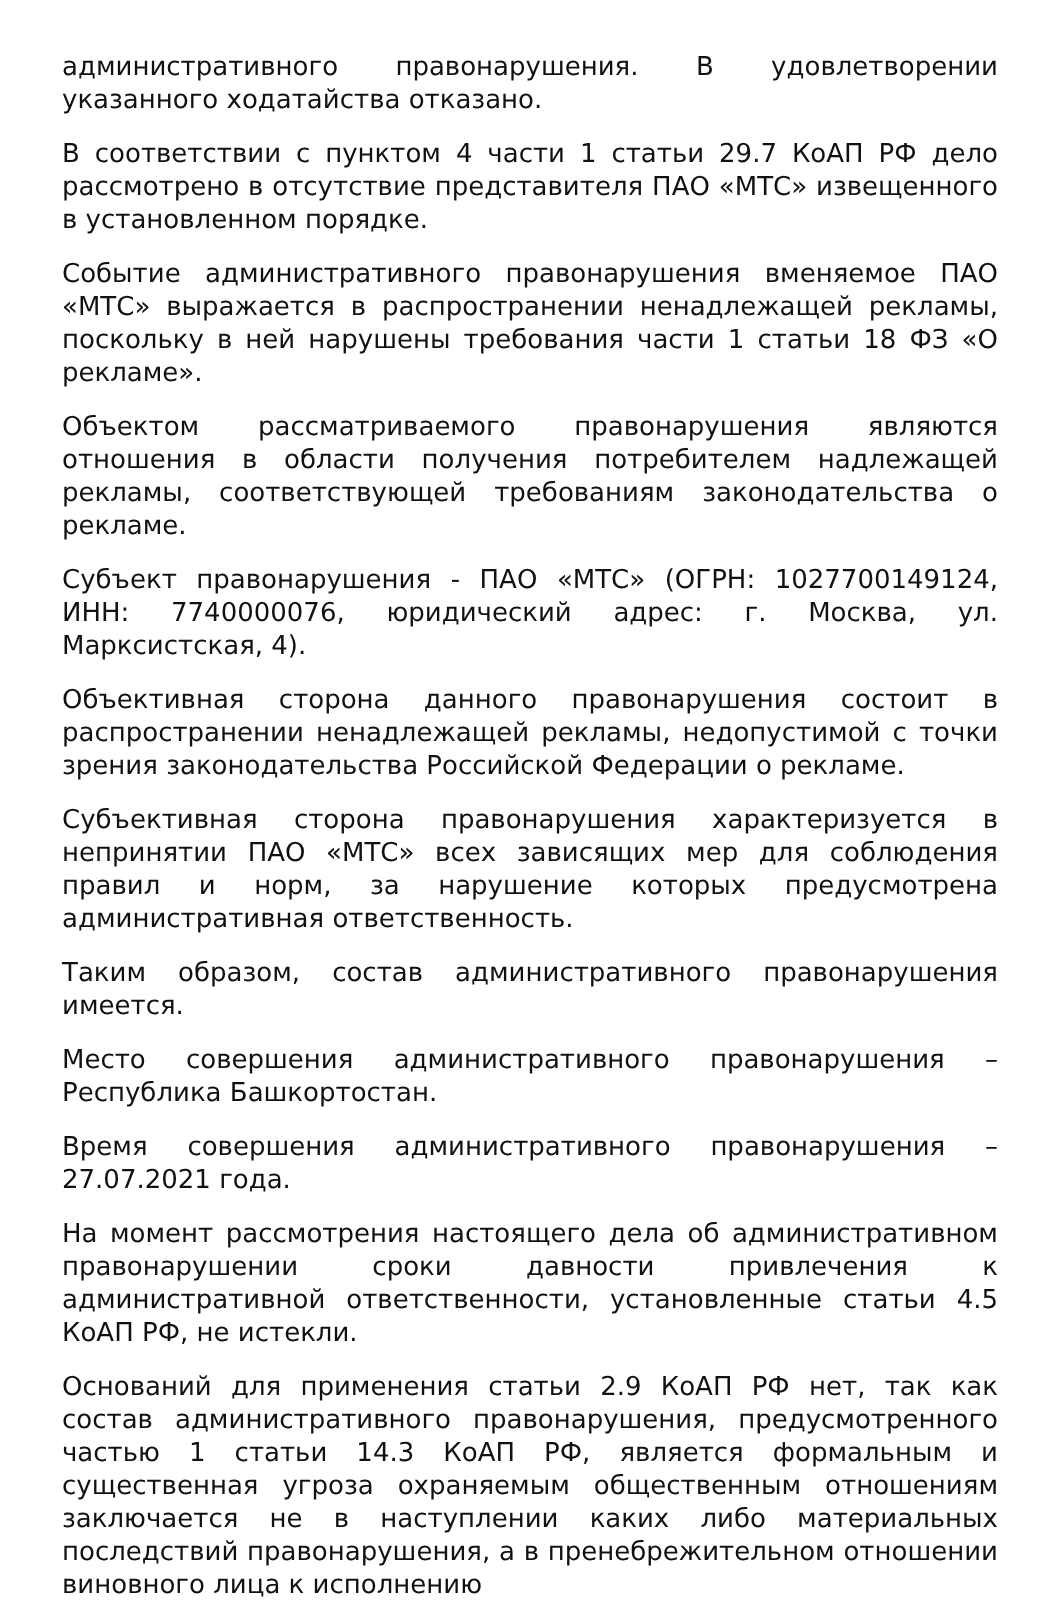административного правонарушения. В удовлетворении указанного ходатайства отказано.
В соответствии с пунктом 4 части 1 статьи 29.7 КоАП РФ дело рассмотрено в отсутствие представителя ПАО «МТС» извещенного в установленном порядке.
Событие административного правонарушения вменяемое ПАО «МТС» выражается в распространении ненадлежащей рекламы, поскольку в ней нарушены требования части 1 статьи 18 ФЗ «О рекламе».
Объектом рассматриваемого правонарушения являются отношения в области получения потребителем надлежащей рекламы, соответствующей требованиям законодательства о рекламе.
Субъект правонарушения - ПАО «МТС» (ОГРН: 1027700149124, ИНН: 7740000076, юридический адрес: г. Москва, ул. Марксистская, 4).
Объективная сторона данного правонарушения состоит в распространении ненадлежащей рекламы, недопустимой с точки зрения законодательства Российской Федерации о рекламе.
Субъективная сторона правонарушения характеризуется в непринятии ПАО «МТС» всех зависящих мер для соблюдения правил и норм, за нарушение которых предусмотрена административная ответственность.
Таким образом, состав административного правонарушения имеется.
Место совершения административного правонарушения – Республика Башкортостан.
Время совершения административного правонарушения – 27.07.2021 года.
На момент рассмотрения настоящего дела об административном правонарушении сроки давности привлечения к административной ответственности, установленные статьи 4.5 КоАП РФ, не истекли.
Оснований для применения статьи 2.9 КоАП РФ нет, так как состав административного правонарушения, предусмотренного частью 1 статьи 14.3 КоАП РФ, является формальным и существенная угроза охраняемым общественным отношениям заключается не в наступлении каких либо материальных последствий правонарушения, а в пренебрежительном отношении виновного лица к исполнению